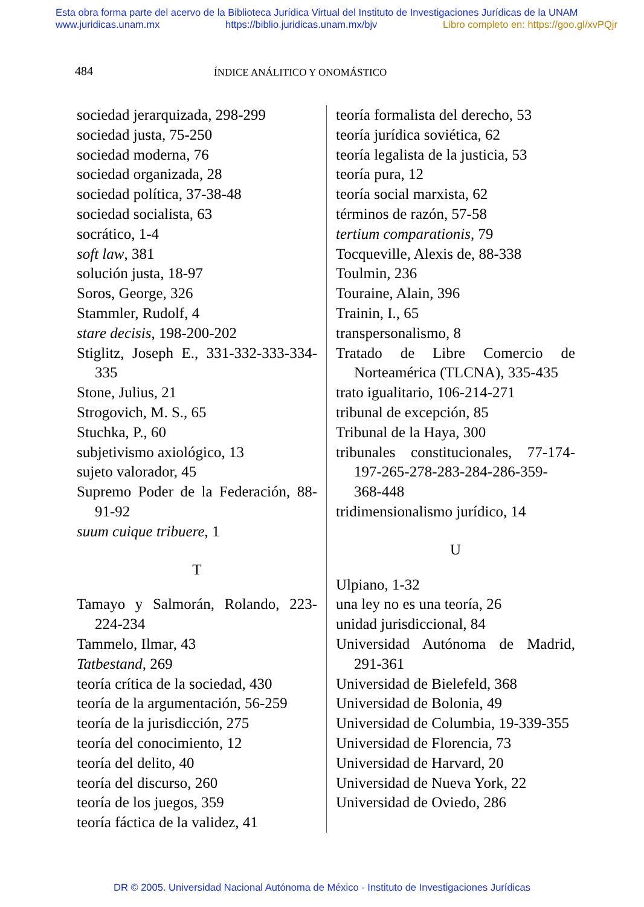Esta obra forma parte del acervo de la Biblioteca Jurídica Virtual del Instituto de Investigaciones Jurídicas de la UNAM
www.juridicas.unam.mx https://biblio.juridicas.unam.mx/bjv Libro completo en: https://goo.gl/xvPQjr
484 ÍNDICE ANÁLITICO Y ONOMÁSTICO
sociedad jerarquizada, 298-299
sociedad justa, 75-250
sociedad moderna, 76
sociedad organizada, 28
sociedad política, 37-38-48
sociedad socialista, 63
socrático, 1-4
soft law, 381
solución justa, 18-97
Soros, George, 326
Stammler, Rudolf, 4
stare decisis, 198-200-202
Stiglitz, Joseph E., 331-332-333-334-335
Stone, Julius, 21
Strogovich, M. S., 65
Stuchka, P., 60
subjetivismo axiológico, 13
sujeto valorador, 45
Supremo Poder de la Federación, 88-91-92
suum cuique tribuere, 1
T
Tamayo y Salmorán, Rolando, 223-224-234
Tammelo, Ilmar, 43
Tatbestand, 269
teoría crítica de la sociedad, 430
teoría de la argumentación, 56-259
teoría de la jurisdicción, 275
teoría del conocimiento, 12
teoría del delito, 40
teoría del discurso, 260
teoría de los juegos, 359
teoría fáctica de la validez, 41
teoría formalista del derecho, 53
teoría jurídica soviética, 62
teoría legalista de la justicia, 53
teoría pura, 12
teoría social marxista, 62
términos de razón, 57-58
tertium comparationis, 79
Tocqueville, Alexis de, 88-338
Toulmin, 236
Touraine, Alain, 396
Trainin, I., 65
transpersonalismo, 8
Tratado de Libre Comercio de Norteamérica (TLCNA), 335-435
trato igualitario, 106-214-271
tribunal de excepción, 85
Tribunal de la Haya, 300
tribunales constitucionales, 77-174-197-265-278-283-284-286-359-368-448
tridimensionalismo jurídico, 14
U
Ulpiano, 1-32
una ley no es una teoría, 26
unidad jurisdiccional, 84
Universidad Autónoma de Madrid, 291-361
Universidad de Bielefeld, 368
Universidad de Bolonia, 49
Universidad de Columbia, 19-339-355
Universidad de Florencia, 73
Universidad de Harvard, 20
Universidad de Nueva York, 22
Universidad de Oviedo, 286
DR © 2005. Universidad Nacional Autónoma de México - Instituto de Investigaciones Jurídicas